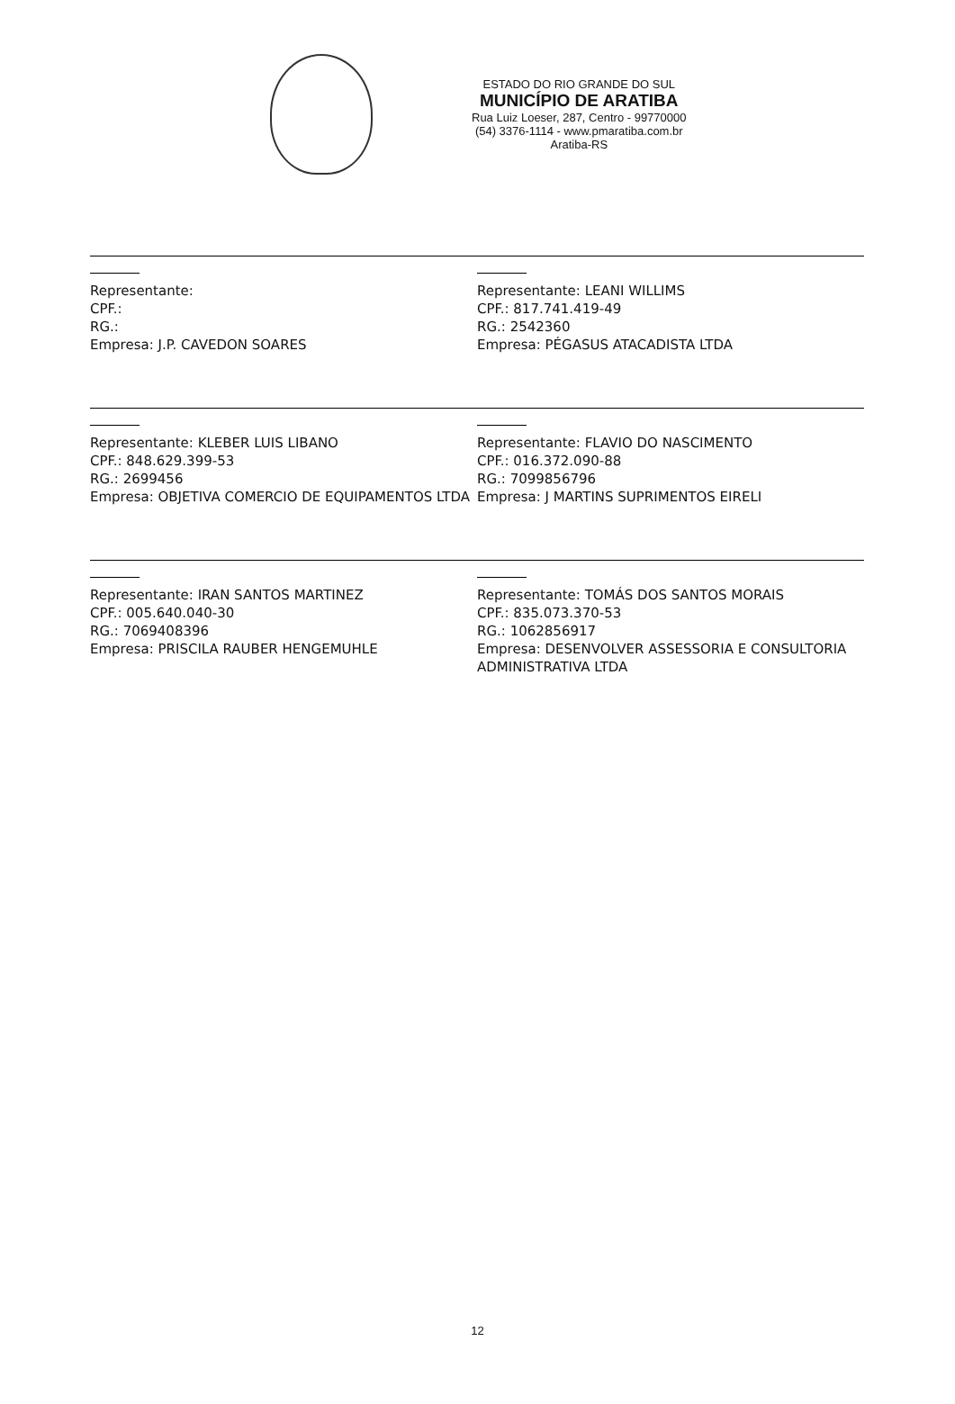ESTADO DO RIO GRANDE DO SUL
MUNICÍPIO DE ARATIBA
Rua Luiz Loeser, 287, Centro - 99770000
(54) 3376-1114 - www.pmaratiba.com.br
Aratiba-RS
Representante:
CPF.:
RG.:
Empresa: J.P. CAVEDON SOARES
Representante: LEANI WILLIMS
CPF.: 817.741.419-49
RG.: 2542360
Empresa: PÉGASUS ATACADISTA LTDA
Representante: KLEBER LUIS LIBANO
CPF.: 848.629.399-53
RG.: 2699456
Empresa: OBJETIVA COMERCIO DE EQUIPAMENTOS LTDA
Representante: FLAVIO DO NASCIMENTO
CPF.: 016.372.090-88
RG.: 7099856796
Empresa: J MARTINS SUPRIMENTOS EIRELI
Representante: IRAN SANTOS MARTINEZ
CPF.: 005.640.040-30
RG.: 7069408396
Empresa: PRISCILA RAUBER HENGEMUHLE
Representante: TOMÁS DOS SANTOS MORAIS
CPF.: 835.073.370-53
RG.: 1062856917
Empresa: DESENVOLVER ASSESSORIA E CONSULTORIA ADMINISTRATIVA LTDA
12